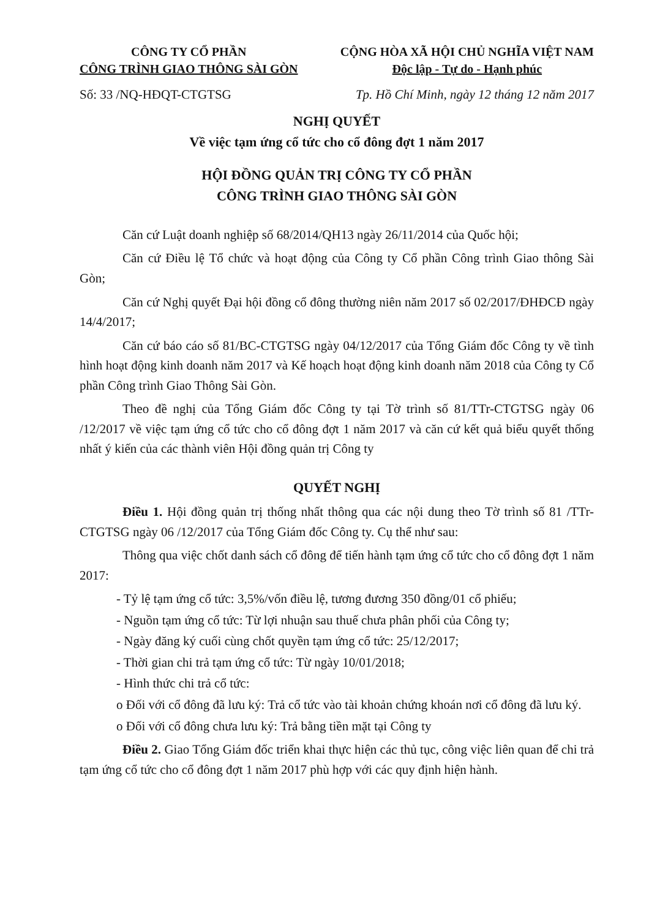CÔNG TY CỔ PHẦN
CÔNG TRÌNH GIAO THÔNG SÀI GÒN
CỘNG HÒA XÃ HỘI CHỦ NGHĨA VIỆT NAM
Độc lập - Tự do - Hạnh phúc
Số: 33 /NQ-HĐQT-CTGTSG Tp. Hồ Chí Minh, ngày 12 tháng 12 năm 2017
NGHỊ QUYẾT
Về việc tạm ứng cổ tức cho cổ đông đợt 1 năm 2017
HỘI ĐỒNG QUẢN TRỊ CÔNG TY CỔ PHẦN
CÔNG TRÌNH GIAO THÔNG SÀI GÒN
Căn cứ Luật doanh nghiệp số 68/2014/QH13 ngày 26/11/2014 của Quốc hội;
Căn cứ Điều lệ Tổ chức và hoạt động của Công ty Cổ phần Công trình Giao thông Sài Gòn;
Căn cứ Nghị quyết Đại hội đồng cổ đông thường niên năm 2017 số 02/2017/ĐHĐCĐ ngày 14/4/2017;
Căn cứ báo cáo số 81/BC-CTGTSG ngày 04/12/2017 của Tổng Giám đốc Công ty về tình hình hoạt động kinh doanh năm 2017 và Kế hoạch hoạt động kinh doanh năm 2018 của Công ty Cổ phần Công trình Giao Thông Sài Gòn.
Theo đề nghị của Tổng Giám đốc Công ty tại Tờ trình số 81/TTr-CTGTSG ngày 06 /12/2017 về việc tạm ứng cổ tức cho cổ đông đợt 1 năm 2017 và căn cứ kết quả biểu quyết thống nhất ý kiến của các thành viên Hội đồng quản trị Công ty
QUYẾT NGHỊ
Điều 1. Hội đồng quản trị thống nhất thông qua các nội dung theo Tờ trình số 81 /TTr-CTGTSG ngày 06 /12/2017 của Tổng Giám đốc Công ty. Cụ thể như sau:
Thông qua việc chốt danh sách cổ đông để tiến hành tạm ứng cổ tức cho cổ đông đợt 1 năm 2017:
- Tỷ lệ tạm ứng cổ tức: 3,5%/vốn điều lệ, tương đương 350 đồng/01 cổ phiếu;
- Nguồn tạm ứng cổ tức: Từ lợi nhuận sau thuế chưa phân phối của Công ty;
- Ngày đăng ký cuối cùng chốt quyền tạm ứng cổ tức: 25/12/2017;
- Thời gian chi trả tạm ứng cổ tức: Từ ngày 10/01/2018;
- Hình thức chi trả cổ tức:
o Đối với cổ đông đã lưu ký: Trả cổ tức vào tài khoản chứng khoán nơi cổ đông đã lưu ký.
o Đối với cổ đông chưa lưu ký: Trả bằng tiền mặt tại Công ty
Điều 2. Giao Tổng Giám đốc triển khai thực hiện các thủ tục, công việc liên quan để chi trả tạm ứng cổ tức cho cổ đông đợt 1 năm 2017 phù hợp với các quy định hiện hành.